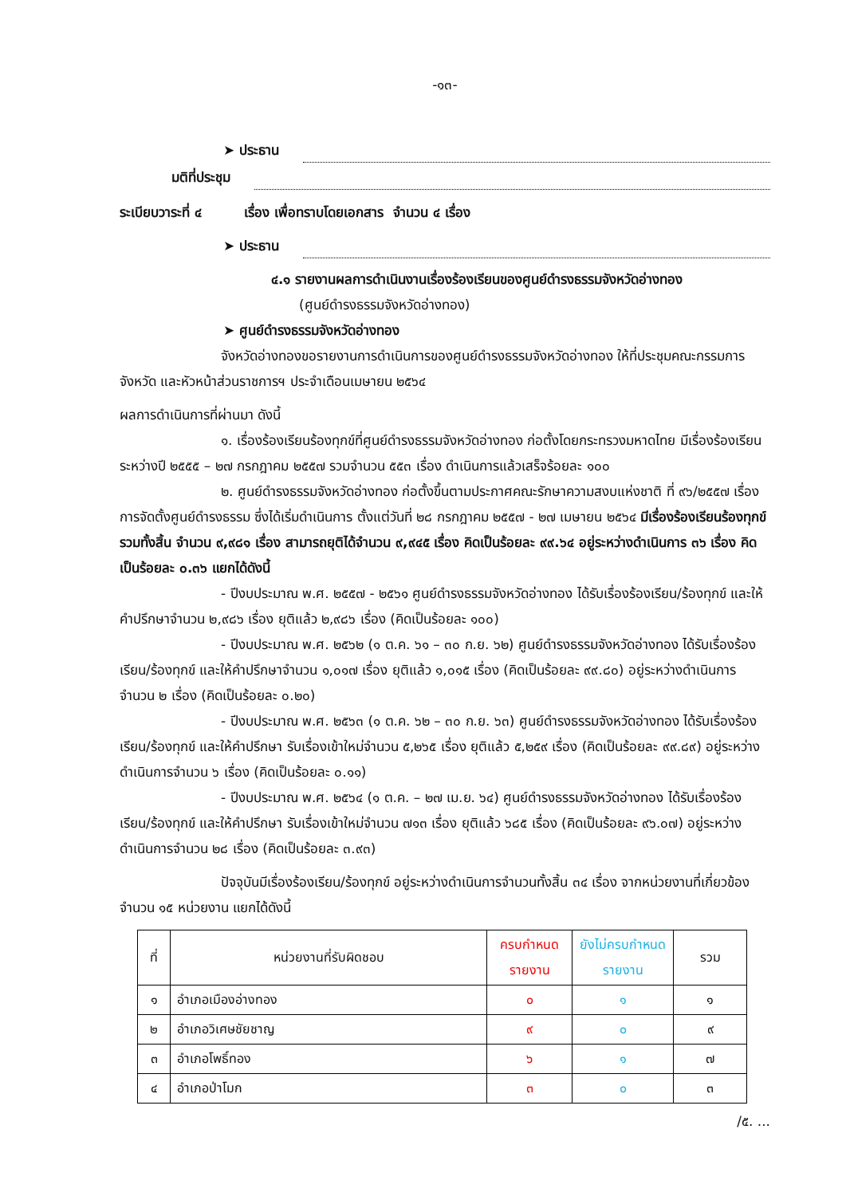-๑๓-
➤ ประธาน
มติที่ประชุม
ระเบียบวาระที่ ๔ เรื่อง เพื่อทราบโดยเอกสาร จำนวน ๔ เรื่อง
➤ ประธาน
๔.๑ รายงานผลการดำเนินงานเรื่องร้องเรียนของศูนย์ดำรงธรรมจังหวัดอ่างทอง
(ศูนย์ดำรงธรรมจังหวัดอ่างทอง)
➤ ศูนย์ดำรงธรรมจังหวัดอ่างทอง
จังหวัดอ่างทองขอรายงานการดำเนินการของศูนย์ดำรงธรรมจังหวัดอ่างทอง ให้ที่ประชุมคณะกรรมการจังหวัด และหัวหน้าส่วนราชการฯ ประจำเดือนเมษายน ๒๕๖๔
ผลการดำเนินการที่ผ่านมา ดังนี้
๑. เรื่องร้องเรียนร้องทุกข์ที่ศูนย์ดำรงธรรมจังหวัดอ่างทอง ก่อตั้งโดยกระทรวงมหาดไทย มีเรื่องร้องเรียน ระหว่างปี ๒๕๕๕ – ๒๗ กรกฎาคม ๒๕๕๗ รวมจำนวน ๕๕๓ เรื่อง ดำเนินการแล้วเสร็จร้อยละ ๑๐๐
๒. ศูนย์ดำรงธรรมจังหวัดอ่างทอง ก่อตั้งขึ้นตามประกาศคณะรักษาความสงบแห่งชาติ ที่ ๙๖/๒๕๕๗ เรื่อง การจัดตั้งศูนย์ดำรงธรรม ซึ่งได้เริ่มดำเนินการ ตั้งแต่วันที่ ๒๘ กรกฎาคม ๒๕๕๗ - ๒๗ เมษายน ๒๕๖๔ มีเรื่องร้องเรียนร้องทุกข์รวมทั้งสิ้น จำนวน ๙,๙๘๑ เรื่อง สามารถยุติได้จำนวน ๙,๙๔๕ เรื่อง คิดเป็นร้อยละ ๙๙.๖๔ อยู่ระหว่างดำเนินการ ๓๖ เรื่อง คิดเป็นร้อยละ ๐.๓๖ แยกได้ดังนี้
- ปีงบประมาณ พ.ศ. ๒๕๕๗ - ๒๕๖๑ ศูนย์ดำรงธรรมจังหวัดอ่างทอง ได้รับเรื่องร้องเรียน/ร้องทุกข์ และให้คำปรึกษาจำนวน ๒,๙๘๖ เรื่อง ยุติแล้ว ๒,๙๘๖ เรื่อง (คิดเป็นร้อยละ ๑๐๐)
- ปีงบประมาณ พ.ศ. ๒๕๖๒ (๑ ต.ค. ๖๑ – ๓๐ ก.ย. ๖๒) ศูนย์ดำรงธรรมจังหวัดอ่างทอง ได้รับเรื่องร้องเรียน/ร้องทุกข์ และให้คำปรึกษาจำนวน ๑,๐๑๗ เรื่อง ยุติแล้ว ๑,๐๑๕ เรื่อง (คิดเป็นร้อยละ ๙๙.๘๐) อยู่ระหว่างดำเนินการจำนวน ๒ เรื่อง (คิดเป็นร้อยละ ๐.๒๐)
- ปีงบประมาณ พ.ศ. ๒๕๖๓ (๑ ต.ค. ๖๒ – ๓๐ ก.ย. ๖๓) ศูนย์ดำรงธรรมจังหวัดอ่างทอง ได้รับเรื่องร้องเรียน/ร้องทุกข์ และให้คำปรึกษา รับเรื่องเข้าใหม่จำนวน ๕,๒๖๕ เรื่อง ยุติแล้ว ๕,๒๕๙ เรื่อง (คิดเป็นร้อยละ ๙๙.๘๙) อยู่ระหว่างดำเนินการจำนวน ๖ เรื่อง (คิดเป็นร้อยละ ๐.๑๑)
- ปีงบประมาณ พ.ศ. ๒๕๖๔ (๑ ต.ค. – ๒๗ เม.ย. ๖๔) ศูนย์ดำรงธรรมจังหวัดอ่างทอง ได้รับเรื่องร้องเรียน/ร้องทุกข์ และให้คำปรึกษา รับเรื่องเข้าใหม่จำนวน ๗๑๓ เรื่อง ยุติแล้ว ๖๘๕ เรื่อง (คิดเป็นร้อยละ ๙๖.๐๗) อยู่ระหว่างดำเนินการจำนวน ๒๘ เรื่อง (คิดเป็นร้อยละ ๓.๙๓)
ปัจจุบันมีเรื่องร้องเรียน/ร้องทุกข์ อยู่ระหว่างดำเนินการจำนวนทั้งสิ้น ๓๔ เรื่อง จากหน่วยงานที่เกี่ยวข้อง จำนวน ๑๕ หน่วยงาน แยกได้ดังนี้
| ที่ | หน่วยงานที่รับผิดชอบ | ครบกำหนดรายงาน | ยังไม่ครบกำหนดรายงาน | รวม |
| --- | --- | --- | --- | --- |
| ๑ | อำเภอเมืองอ่างทอง | ๐ | ๑ | ๑ |
| ๒ | อำเภอวิเศษชัยชาญ | ๙ | ๐ | ๙ |
| ๓ | อำเภอโพธิ์ทอง | ๖ | ๑ | ๗ |
| ๔ | อำเภอป่าโมก | ๓ | ๐ | ๓ |
/๕. ...